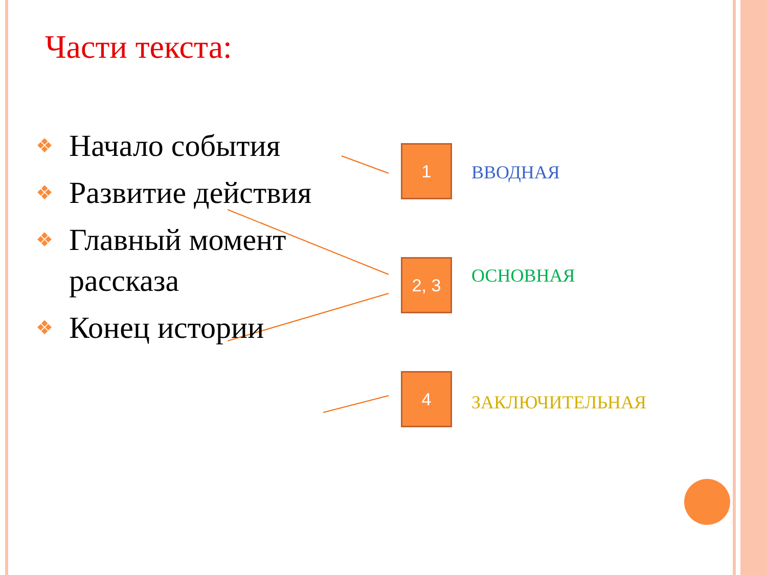Части текста:
❖ Начало события
❖ Развитие действия
❖ Главный момент рассказа
❖ Конец истории
1
2, 3
4
ВВОДНАЯ
ОСНОВНАЯ
ЗАКЛЮЧИТЕЛЬНАЯ